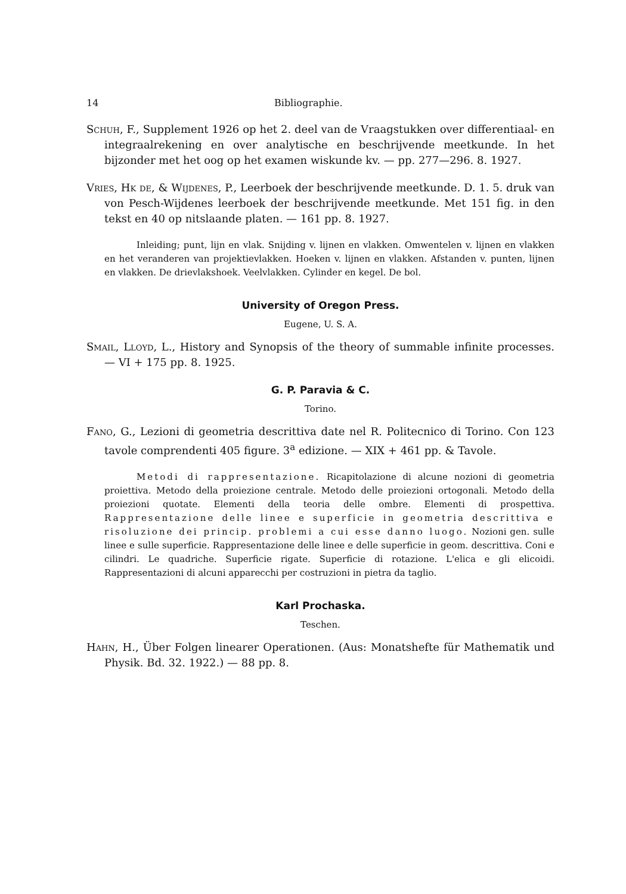14 Bibliographie.
Schuh, F., Supplement 1926 op het 2. deel van de Vraagstukken over differentiaal- en integraalrekening en over analytische en beschrijvende meetkunde. In het bijzonder met het oog op het examen wiskunde kv. — pp. 277—296. 8. 1927.
Vries, Hk de, & Wijdenes, P., Leerboek der beschrijvende meetkunde. D. 1. 5. druk van von Pesch-Wijdenes leerboek der beschrijvende meetkunde. Met 151 fig. in den tekst en 40 op nitslaande platen. — 161 pp. 8. 1927.
Inleiding; punt, lijn en vlak. Snijding v. lijnen en vlakken. Omwentelen v. lijnen en vlakken en het veranderen van projektievlakken. Hoeken v. lijnen en vlakken. Afstanden v. punten, lijnen en vlakken. De drievlakshoek. Veelvlakken. Cylinder en kegel. De bol.
University of Oregon Press.
Eugene, U. S. A.
Smail, Lloyd, L., History and Synopsis of the theory of summable infinite processes. — VI + 175 pp. 8. 1925.
G. P. Paravia & C.
Torino.
Fano, G., Lezioni di geometria descrittiva date nel R. Politecnico di Torino. Con 123 tavole comprendenti 405 figure. 3<sup>a</sup> edizione. — XIX + 461 pp. & Tavole.
Metodi di rappresentazione. Ricapitolazione di alcune nozioni di geometria proiettiva. Metodo della proiezione centrale. Metodo delle proiezioni ortogonali. Metodo della proiezioni quotate. Elementi della teoria delle ombre. Elementi di prospettiva. Rappresentazione delle linee e superficie in geometria descrittiva e risoluzione dei princip. problemi a cui esse danno luogo. Nozioni gen. sulle linee e sulle superficie. Rappresentazione delle linee e delle superficie in geom. descrittiva. Coni e cilindri. Le quadriche. Superficie rigate. Superficie di rotazione. L'elica e gli elicoidi. Rappresentazioni di alcuni apparecchi per costruzioni in pietra da taglio.
Karl Prochaska.
Teschen.
Hahn, H., Über Folgen linearer Operationen. (Aus: Monatshefte für Mathematik und Physik. Bd. 32. 1922.) — 88 pp. 8.